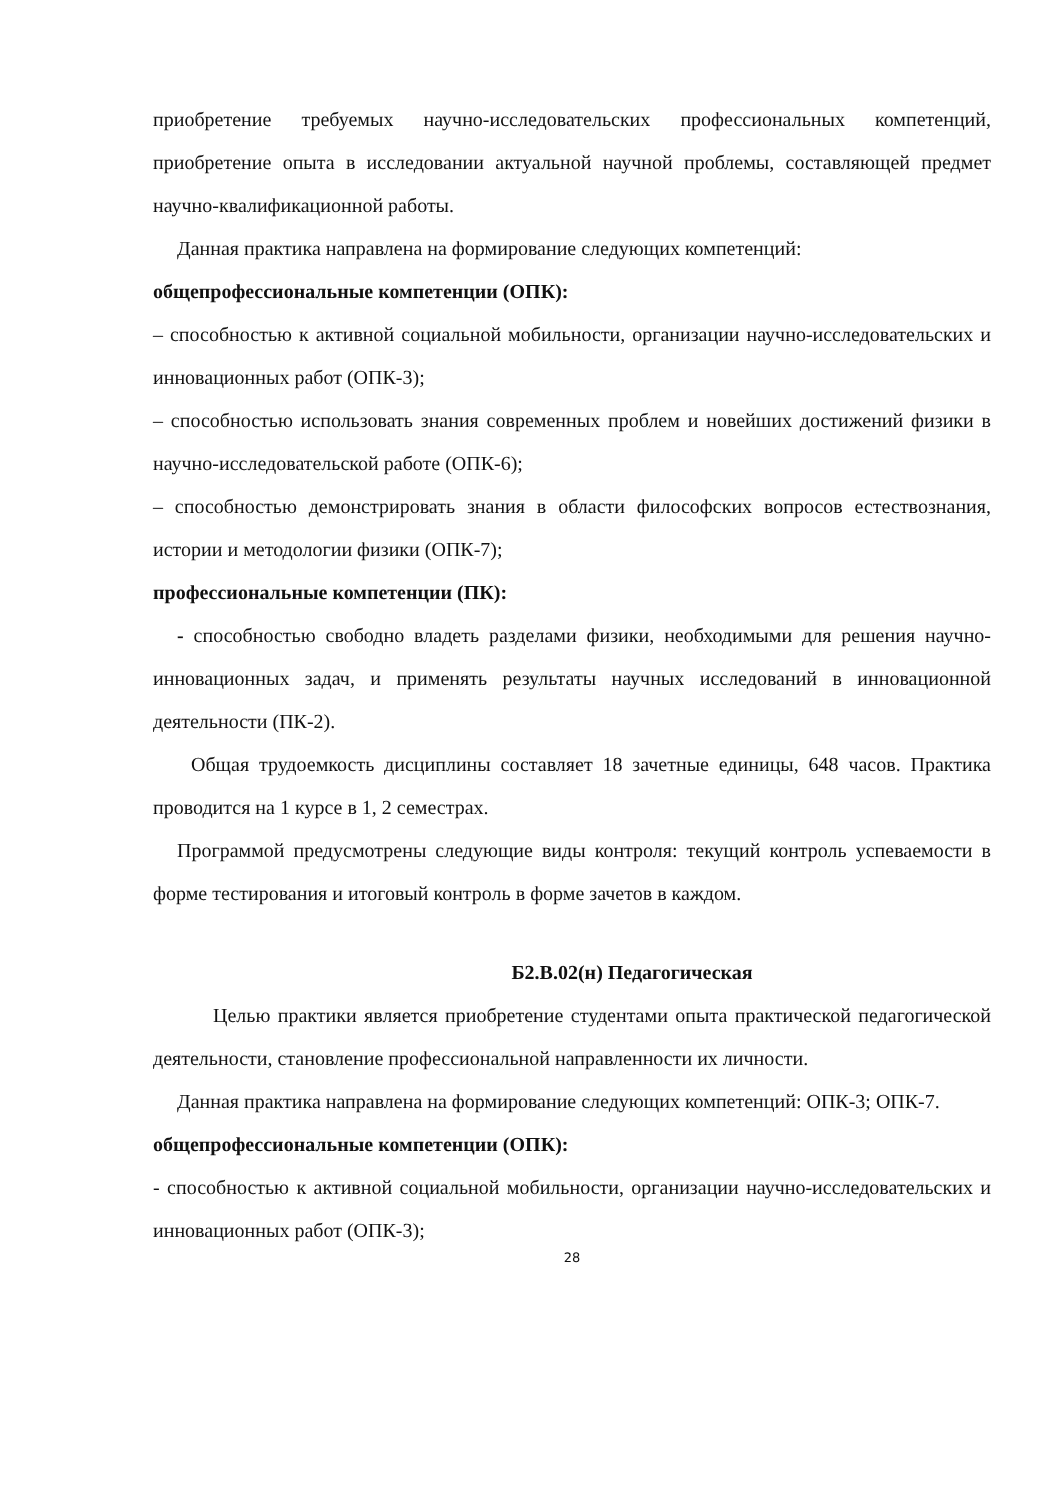приобретение требуемых научно-исследовательских профессиональных компетенций, приобретение опыта в исследовании актуальной научной проблемы, составляющей предмет научно-квалификационной работы.
Данная практика направлена на формирование следующих компетенций:
общепрофессиональные компетенции (ОПК):
– способностью к активной социальной мобильности, организации научно-исследовательских и инновационных работ (ОПК-3);
– способностью использовать знания современных проблем и новейших достижений физики в научно-исследовательской работе (ОПК-6);
– способностью демонстрировать знания в области философских вопросов естествознания, истории и методологии физики (ОПК-7);
профессиональные компетенции (ПК):
- способностью свободно владеть разделами физики, необходимыми для решения научно-инновационных задач, и применять результаты научных исследований в инновационной деятельности (ПК-2).
Общая трудоемкость дисциплины составляет 18 зачетные единицы, 648 часов. Практика проводится на 1 курсе в 1, 2 семестрах.
Программой предусмотрены следующие виды контроля: текущий контроль успеваемости в форме тестирования и итоговый контроль в форме зачетов в каждом.
Б2.В.02(н) Педагогическая
Целью практики является приобретение студентами опыта практической педагогической деятельности, становление профессиональной направленности их личности.
Данная практика направлена на формирование следующих компетенций: ОПК-3; ОПК-7.
общепрофессиональные компетенции (ОПК):
- способностью к активной социальной мобильности, организации научно-исследовательских и инновационных работ (ОПК-3);
28